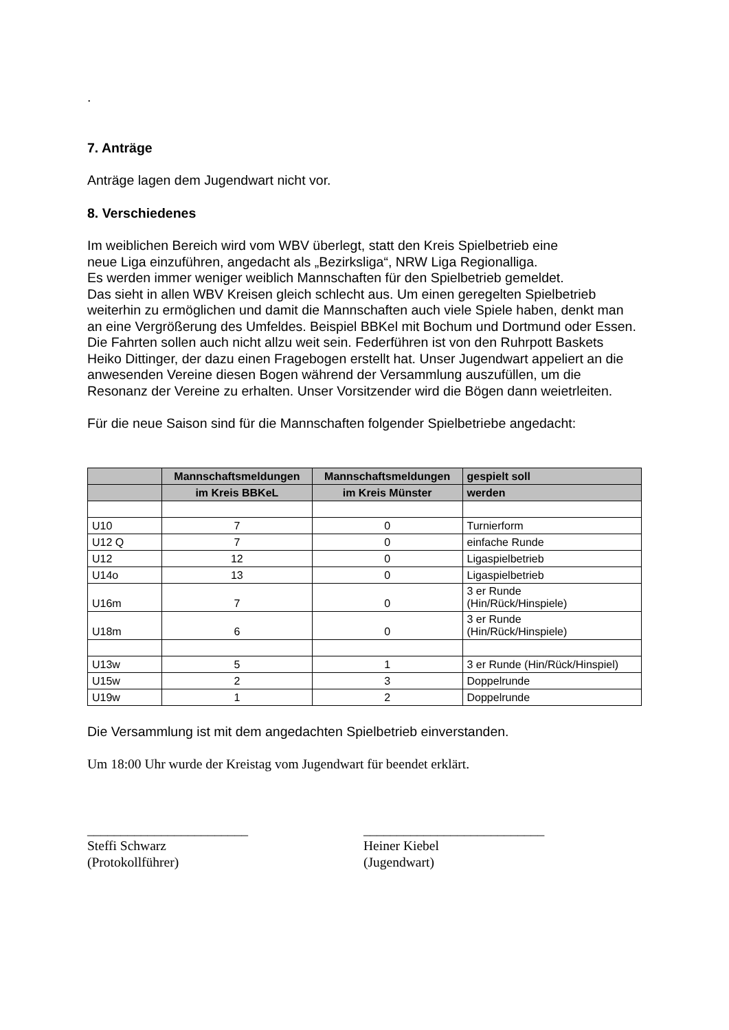.
7. Anträge
Anträge lagen dem Jugendwart nicht vor.
8. Verschiedenes
Im weiblichen Bereich wird vom WBV überlegt, statt den Kreis Spielbetrieb eine
neue Liga einzuführen, angedacht als „Bezirksliga“, NRW Liga Regionalliga.
Es werden immer weniger weiblich Mannschaften für den Spielbetrieb gemeldet.
Das sieht in allen WBV Kreisen gleich schlecht aus. Um einen geregelten Spielbetrieb weiterhin zu ermöglichen und damit die Mannschaften auch viele Spiele haben, denkt man an eine Vergrößerung des Umfeldes. Beispiel BBKel mit Bochum und Dortmund oder Essen. Die Fahrten sollen auch nicht allzu weit sein. Federführen ist von den Ruhrpott Baskets Heiko Dittinger, der dazu einen Fragebogen erstellt hat. Unser Jugendwart appeliert an die anwesenden Vereine diesen Bogen während der Versammlung auszufüllen, um die Resonanz der Vereine zu erhalten. Unser Vorsitzender wird die Bögen dann weietrleiten.
Für die neue Saison sind für die Mannschaften folgender Spielbetriebe angedacht:
| | Mannschaftsmeldungen | Mannschaftsmeldungen | gespielt soll |
| --- | --- | --- | --- |
| | im Kreis BBKeL | im Kreis Münster | werden |
| U10 | 7 | 0 | Turnierform |
| U12 Q | 7 | 0 | einfache Runde |
| U12 | 12 | 0 | Ligaspielbetrieb |
| U14o | 13 | 0 | Ligaspielbetrieb |
| U16m | 7 | 0 | 3 er Runde (Hin/Rück/Hinspiele) |
| U18m | 6 | 0 | 3 er Runde (Hin/Rück/Hinspiele) |
| U13w | 5 | 1 | 3 er Runde (Hin/Rück/Hinspiel) |
| U15w | 2 | 3 | Doppelrunde |
| U19w | 1 | 2 | Doppelrunde |
Die Versammlung ist mit dem angedachten Spielbetrieb einverstanden.
Um 18:00 Uhr wurde der Kreistag vom Jugendwart für beendet erklärt.
________________________
Steffi Schwarz
(Protokollführer)
___________________________
Heiner Kiebel
(Jugendwart)